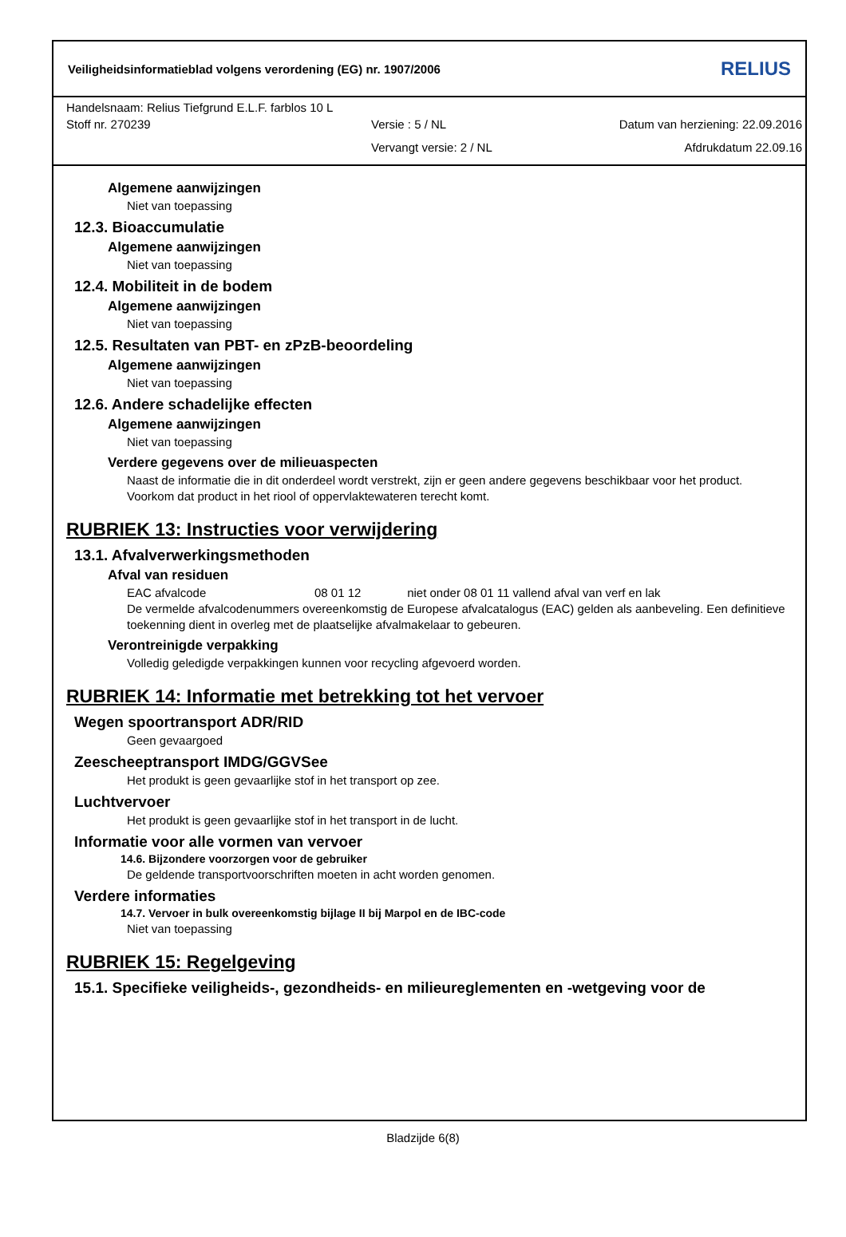Veiligheidsinformatieblad volgens verordening (EG) nr. 1907/2006 RELIUS
Handelsnaam: Relius Tiefgrund E.L.F. farblos 10 L
Stoff nr. 270239 Versie : 5 / NL Datum van herziening: 22.09.2016
Vervangt versie: 2 / NL Afdrukdatum 22.09.16
Algemene aanwijzingen
Niet van toepassing
12.3. Bioaccumulatie
Algemene aanwijzingen
Niet van toepassing
12.4. Mobiliteit in de bodem
Algemene aanwijzingen
Niet van toepassing
12.5. Resultaten van PBT- en zPzB-beoordeling
Algemene aanwijzingen
Niet van toepassing
12.6. Andere schadelijke effecten
Algemene aanwijzingen
Niet van toepassing
Verdere gegevens over de milieuaspecten
Naast de informatie die in dit onderdeel wordt verstrekt, zijn er geen andere gegevens beschikbaar voor het product. Voorkom dat product in het riool of oppervlaktewateren terecht komt.
RUBRIEK 13: Instructies voor verwijdering
13.1. Afvalverwerkingsmethoden
Afval van residuen
EAC afvalcode 08 01 12 niet onder 08 01 11 vallend afval van verf en lak
De vermelde afvalcodenummers overeenkomstig de Europese afvalcatalogus (EAC) gelden als aanbeveling. Een definitieve toekenning dient in overleg met de plaatselijke afvalmakelaar to gebeuren.
Verontreinigde verpakking
Volledig geledigde verpakkingen kunnen voor recycling afgevoerd worden.
RUBRIEK 14: Informatie met betrekking tot het vervoer
Wegen spoortransport ADR/RID
Geen gevaargoed
Zeescheeptransport IMDG/GGVSee
Het produkt is geen gevaarlijke stof in het transport op zee.
Luchtvervoer
Het produkt is geen gevaarlijke stof in het transport in de lucht.
Informatie voor alle vormen van vervoer
14.6. Bijzondere voorzorgen voor de gebruiker
De geldende transportvoorschriften moeten in acht worden genomen.
Verdere informaties
14.7. Vervoer in bulk overeenkomstig bijlage II bij Marpol en de IBC-code
Niet van toepassing
RUBRIEK 15: Regelgeving
15.1. Specifieke veiligheids-, gezondheids- en milieureglementen en -wetgeving voor de
Bladzijde 6(8)